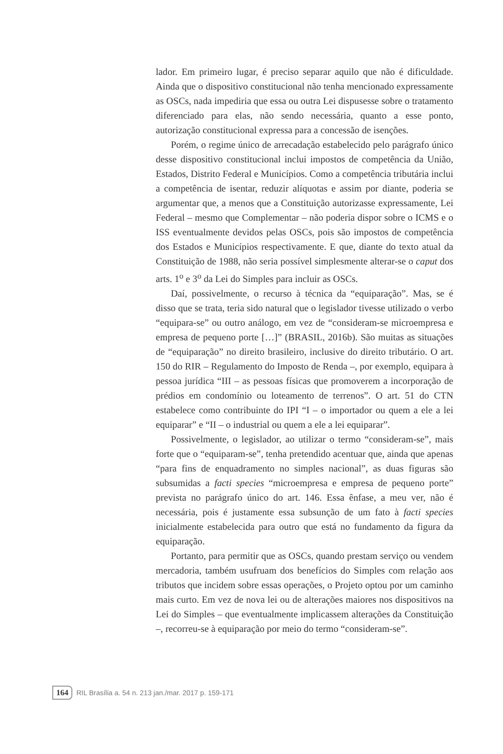lador. Em primeiro lugar, é preciso separar aquilo que não é dificuldade. Ainda que o dispositivo constitucional não tenha mencionado expressamente as OSCs, nada impediria que essa ou outra Lei dispusesse sobre o tratamento diferenciado para elas, não sendo necessária, quanto a esse ponto, autorização constitucional expressa para a concessão de isenções.
Porém, o regime único de arrecadação estabelecido pelo parágrafo único desse dispositivo constitucional inclui impostos de competência da União, Estados, Distrito Federal e Municípios. Como a competência tributária inclui a competência de isentar, reduzir alíquotas e assim por diante, poderia se argumentar que, a menos que a Constituição autorizasse expressamente, Lei Federal – mesmo que Complementar – não poderia dispor sobre o ICMS e o ISS eventualmente devidos pelas OSCs, pois são impostos de competência dos Estados e Municípios respectivamente. E que, diante do texto atual da Constituição de 1988, não seria possível simplesmente alterar-se o caput dos arts. 1<sup>o</sup> e 3<sup>o</sup> da Lei do Simples para incluir as OSCs.
Daí, possivelmente, o recurso à técnica da “equiparação”. Mas, se é disso que se trata, teria sido natural que o legislador tivesse utilizado o verbo “equipara-se” ou outro análogo, em vez de “consideram-se microempresa e empresa de pequeno porte […]” (BRASIL, 2016b). São muitas as situações de “equiparação” no direito brasileiro, inclusive do direito tributário. O art. 150 do RIR – Regulamento do Imposto de Renda –, por exemplo, equipara à pessoa jurídica “III – as pessoas físicas que promoverem a incorporação de prédios em condomínio ou loteamento de terrenos”. O art. 51 do CTN estabelece como contribuinte do IPI “I – o importador ou quem a ele a lei equiparar” e “II – o industrial ou quem a ele a lei equiparar”.
Possivelmente, o legislador, ao utilizar o termo “consideram-se”, mais forte que o “equiparam-se”, tenha pretendido acentuar que, ainda que apenas “para fins de enquadramento no simples nacional”, as duas figuras são subsumidas a facti species “microempresa e empresa de pequeno porte” prevista no parágrafo único do art. 146. Essa ênfase, a meu ver, não é necessária, pois é justamente essa subsunção de um fato à facti species inicialmente estabelecida para outro que está no fundamento da figura da equiparação.
Portanto, para permitir que as OSCs, quando prestam serviço ou vendem mercadoria, também usufruam dos benefícios do Simples com relação aos tributos que incidem sobre essas operações, o Projeto optou por um caminho mais curto. Em vez de nova lei ou de alterações maiores nos dispositivos na Lei do Simples – que eventualmente implicassem alterações da Constituição –, recorreu-se à equiparação por meio do termo “consideram-se”.
164 RIL Brasília a. 54 n. 213 jan./mar. 2017 p. 159-171